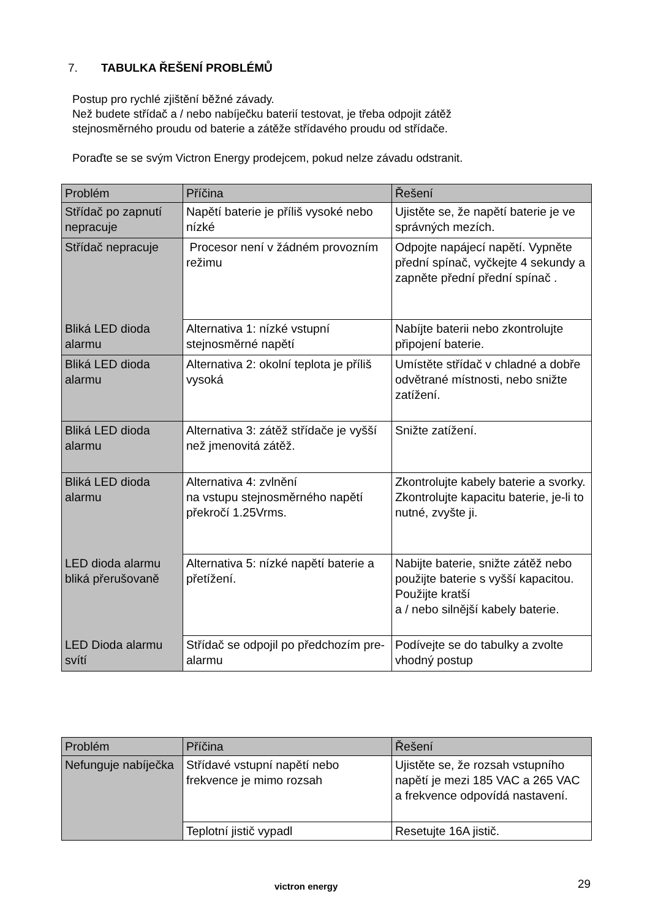7. TABULKA ŘEŠENÍ PROBLÉMŮ
Postup pro rychlé zjištění běžné závady.
Než budete střídač a / nebo nabíječku baterií testovat, je třeba odpojit zátěž
stejnosměrného proudu od baterie a zátěže střídavého proudu od střídače.
Poraďte se se svým Victron Energy prodejcem, pokud nelze závadu odstranit.
| Problém | Příčina | Řešení |
| --- | --- | --- |
| Střídač po zapnutí nepracuje | Napětí baterie je příliš vysoké nebo nízké | Ujistěte se, že napětí baterie je ve správných mezích. |
| Střídač nepracuje | Procesor není v žádném provozním režimu | Odpojte napájecí napětí. Vypněte přední spínač, vyčkejte 4 sekundy a zapněte přední přední spínač . |
| Bliká LED dioda alarmu | Alternativa 1: nízké vstupní stejnosměrné napětí | Nabíjte baterii nebo zkontrolujte připojení baterie. |
| Bliká LED dioda alarmu | Alternativa 2: okolní teplota je příliš vysoká | Umístěte střídač v chladné a dobře odvětrané místnosti, nebo snižte zatížení. |
| Bliká LED dioda alarmu | Alternativa 3: zátěž střídače je vyšší než jmenovitá zátěž. | Snižte zatížení. |
| Bliká LED dioda alarmu | Alternativa 4: zvlnění na vstupu stejnosměrného napětí překročí 1.25Vrms. | Zkontrolujte kabely baterie a svorky. Zkontrolujte kapacitu baterie, je-li to nutné, zvyšte ji. |
| LED dioda alarmu bliká přerušovaně | Alternativa 5: nízké napětí baterie a přetížení. | Nabijte baterie, snižte zátěž nebo použijte baterie s vyšší kapacitou. Použijte kratší a / nebo silnější kabely baterie. |
| LED Dioda alarmu svítí | Střídač se odpojil po předchozím pre-alarmu | Podívejte se do tabulky a zvolte vhodný postup |
| Problém | Příčina | Řešení |
| --- | --- | --- |
| Nefunguje nabíječka | Střídavé vstupní napětí nebo frekvence je mimo rozsah | Ujistěte se, že rozsah vstupního napětí je mezi 185 VAC a 265 VAC a frekvence odpovídá nastavení. |
| | Teplotní jistič vypadl | Resetujte 16A jistič. |
victron energy 29